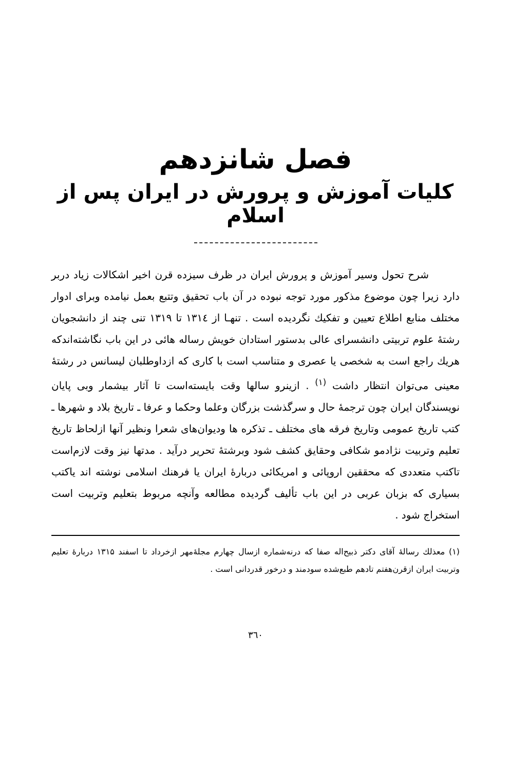فصل شانزدهم
کلیات آموزش و پرورش در ایران پس از اسلام
شرح تحول وسیر آموزش و پرورش ایران در ظرف سیزده قرن اخیر اشکالات زیاد دربر دارد زیرا چون موضوع مذکور مورد توجه نبوده در آن باب تحقیق وتتبع بعمل نیامده وبرای ادوار مختلف منابع اطلاع تعیین و تفکیك نگردیده است . تنهـا از ۱۳۱٤ تا ۱۳۱۹ تنی چند از دانشجویان رشتهٔ علوم تربیتی دانشسرای عالی بدستور استادان خویش رساله هائی در این باب نگاشته‌اندکه هریك راجع است به شخصی یا عصری و متناسب است با کاری که ازداوطلبان لیسانس در رشتهٔ معینی می‌توان انتظار داشت <sup>(۱)</sup> . ازینرو سالها وقت بایسته‌است تا آثار بیشمار وبی پایان نویسندگان ایران چون ترجمهٔ حال و سرگذشت بزرگان وعلما وحکما و عرفا ـ تاریخ بلاد و شهرها ـ کتب تاریخ عمومی وتاریخ فرقه های مختلف ـ تذکره ها ودیوان‌های شعرا ونظیر آنها ازلحاظ تاریخ تعلیم وتربیت نژادمو شکافی وحقایق کشف شود وبرشتهٔ تحریر درآید . مدتها نیز وقت لازم‌است تاکتب متعددی که محققین اروپائی و امریکائی دربارهٔ ایران یا فرهنك اسلامی نوشته اند یاکتب بسیاری که بزبان عربی در این باب تألیف گردیده مطالعه وآنچه مربوط بتعلیم وتربیت است استخراج شود .
(۱) معذلك رسالهٔ آقای دکتر ذبیح‌اله صفا که درنه‌شماره ازسال چهارم مجلهٔ‌مهر ازخرداد تا اسفند ۱۳۱۵ دربارهٔ تعلیم وتربیت ایران ازقرن‌هفتم تادهم طبع‌شده سودمند و درخور قدردانی است .
۳٦۰